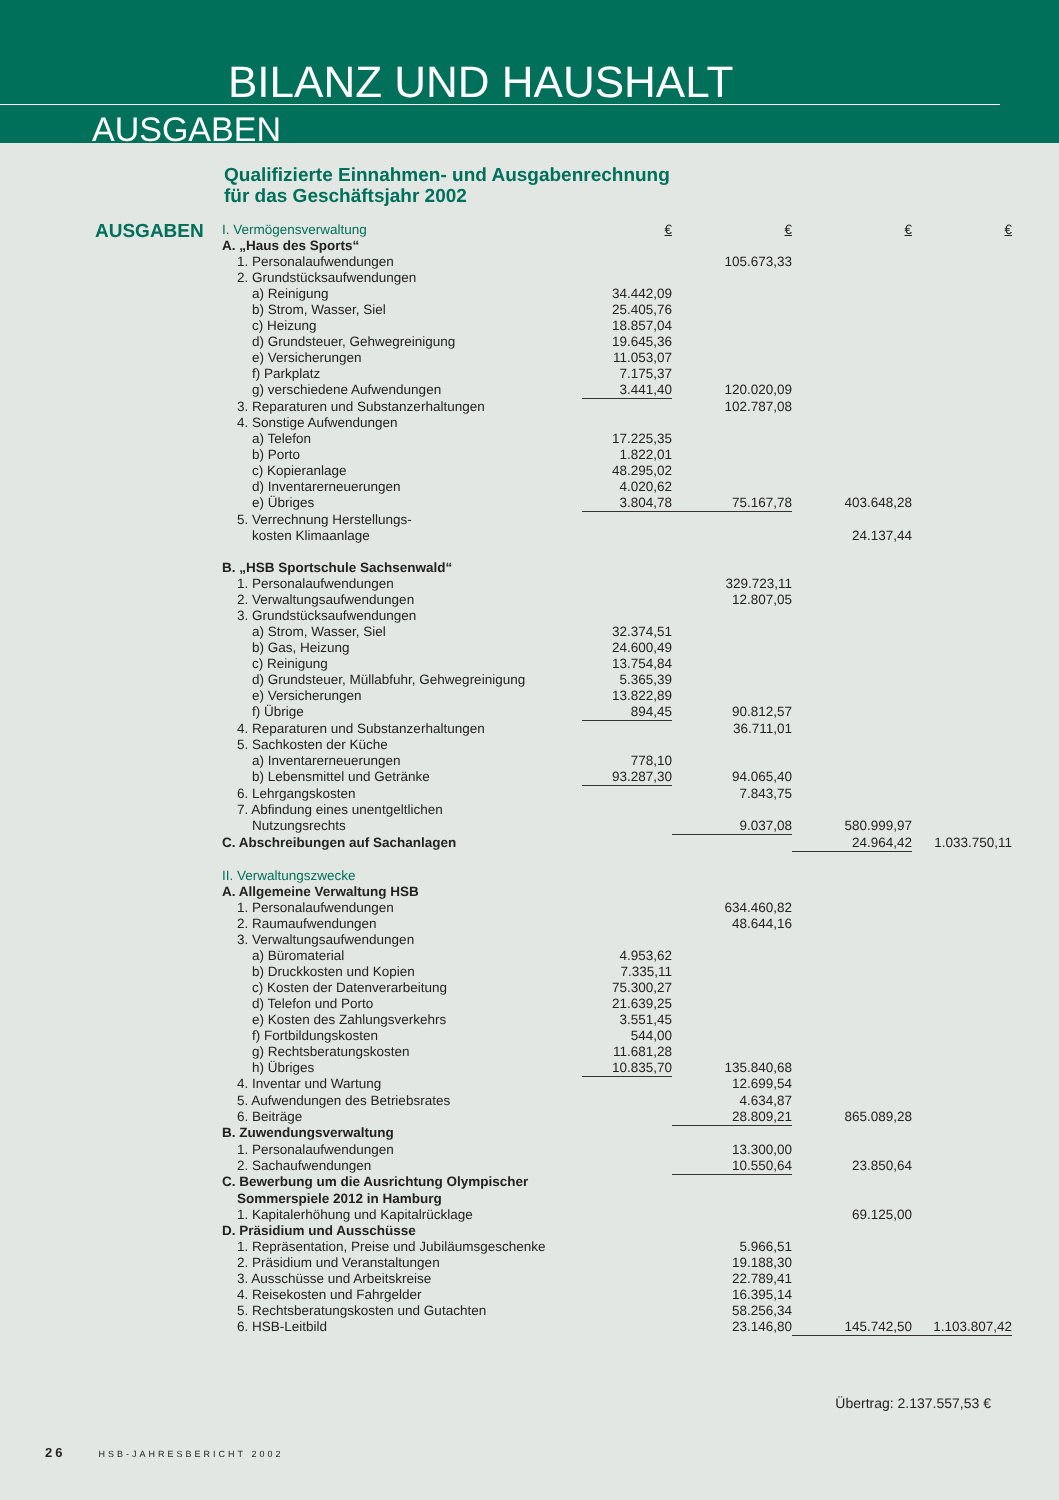BILANZ UND HAUSHALT
AUSGABEN
Qualifizierte Einnahmen- und Ausgabenrechnung
für das Geschäftsjahr 2002
AUSGABEN
| I. Vermögensverwaltung | € | € | € | € |
| A. „Haus des Sports“ | | | | |
| 1. Personalaufwendungen | | 105.673,33 | | |
| 2. Grundstücksaufwendungen | | | | |
| a) Reinigung | 34.442,09 | | | |
| b) Strom, Wasser, Siel | 25.405,76 | | | |
| c) Heizung | 18.857,04 | | | |
| d) Grundsteuer, Gehwegreinigung | 19.645,36 | | | |
| e) Versicherungen | 11.053,07 | | | |
| f) Parkplatz | 7.175,37 | | | |
| g) verschiedene Aufwendungen | 3.441,40 | 120.020,09 | | |
| 3. Reparaturen und Substanzerhaltungen | | 102.787,08 | | |
| 4. Sonstige Aufwendungen | | | | |
| a) Telefon | 17.225,35 | | | |
| b) Porto | 1.822,01 | | | |
| c) Kopieranlage | 48.295,02 | | | |
| d) Inventarerneuerungen | 4.020,62 | | | |
| e) Übriges | 3.804,78 | 75.167,78 | 403.648,28 | |
| 5. Verrechnung Herstellungs- | | | | |
| kosten Klimaanlage | | | 24.137,44 | |
| B. „HSB Sportschule Sachsenwald“ | | | | |
| 1. Personalaufwendungen | | 329.723,11 | | |
| 2. Verwaltungsaufwendungen | | 12.807,05 | | |
| 3. Grundstücksaufwendungen | | | | |
| a) Strom, Wasser, Siel | 32.374,51 | | | |
| b) Gas, Heizung | 24.600,49 | | | |
| c) Reinigung | 13.754,84 | | | |
| d) Grundsteuer, Müllabfuhr, Gehwegreinigung | 5.365,39 | | | |
| e) Versicherungen | 13.822,89 | | | |
| f) Übrige | 894,45 | 90.812,57 | | |
| 4. Reparaturen und Substanzerhaltungen | | 36.711,01 | | |
| 5. Sachkosten der Küche | | | | |
| a) Inventarerneuerungen | 778,10 | | | |
| b) Lebensmittel und Getränke | 93.287,30 | 94.065,40 | | |
| 6. Lehrgangskosten | | 7.843,75 | | |
| 7. Abfindung eines unentgeltlichen | | | | |
| Nutzungsrechts | | 9.037,08 | 580.999,97 | |
| C. Abschreibungen auf Sachanlagen | | | 24.964,42 | 1.033.750,11 |
| II. Verwaltungszwecke | | | | |
| A. Allgemeine Verwaltung HSB | | | | |
| 1. Personalaufwendungen | | 634.460,82 | | |
| 2. Raumaufwendungen | | 48.644,16 | | |
| 3. Verwaltungsaufwendungen | | | | |
| a) Büromaterial | 4.953,62 | | | |
| b) Druckkosten und Kopien | 7.335,11 | | | |
| c) Kosten der Datenverarbeitung | 75.300,27 | | | |
| d) Telefon und Porto | 21.639,25 | | | |
| e) Kosten des Zahlungsverkehrs | 3.551,45 | | | |
| f) Fortbildungskosten | 544,00 | | | |
| g) Rechtsberatungskosten | 11.681,28 | | | |
| h) Übriges | 10.835,70 | 135.840,68 | | |
| 4. Inventar und Wartung | | 12.699,54 | | |
| 5. Aufwendungen des Betriebsrates | | 4.634,87 | | |
| 6. Beiträge | | 28.809,21 | 865.089,28 | |
| B. Zuwendungsverwaltung | | | | |
| 1. Personalaufwendungen | | 13.300,00 | | |
| 2. Sachaufwendungen | | 10.550,64 | 23.850,64 | |
| C. Bewerbung um die Ausrichtung Olympischer | | | | |
| Sommerspiele 2012 in Hamburg | | | | |
| 1. Kapitalerhöhung und Kapitalrücklage | | | 69.125,00 | |
| D. Präsidium und Ausschüsse | | | | |
| 1. Repräsentation, Preise und Jubiläumsgeschenke | | 5.966,51 | | |
| 2. Präsidium und Veranstaltungen | | 19.188,30 | | |
| 3. Ausschüsse und Arbeitskreise | | 22.789,41 | | |
| 4. Reisekosten und Fahrgelder | | 16.395,14 | | |
| 5. Rechtsberatungskosten und Gutachten | | 58.256,34 | | |
| 6. HSB-Leitbild | | 23.146,80 | 145.742,50 | 1.103.807,42 |
Übertrag: 2.137.557,53 €
26 HSB-JAHRESBERICHT 2002